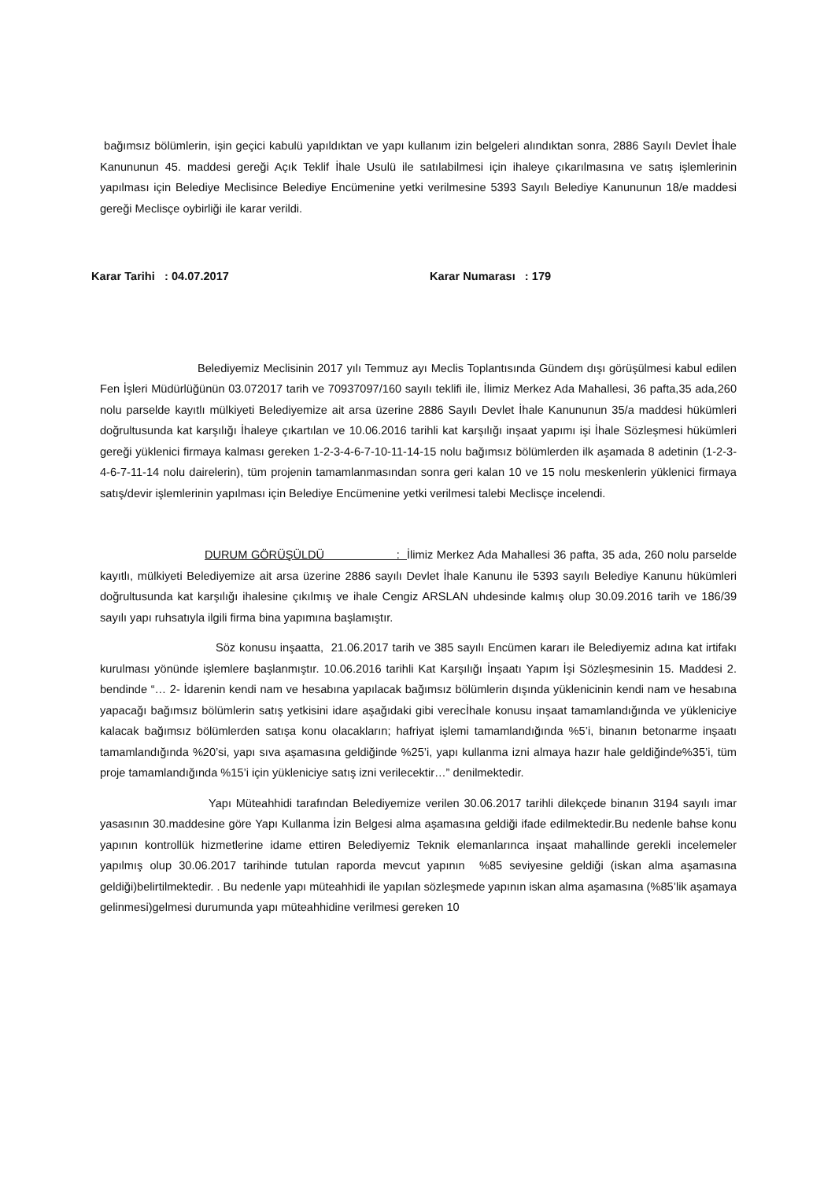bağımsız bölümlerin, işin geçici kabulü yapıldıktan ve yapı kullanım izin belgeleri alındıktan sonra, 2886 Sayılı Devlet İhale Kanununun 45. maddesi gereği Açık Teklif İhale Usulü ile satılabilmesi için ihaleye çıkarılmasına ve satış işlemlerinin yapılması için Belediye Meclisince Belediye Encümenine yetki verilmesine 5393 Sayılı Belediye Kanununun 18/e maddesi gereği Meclisçe oybirliği ile karar verildi.
Karar Tarihi : 04.07.2017 Karar Numarası : 179
Belediyemiz Meclisinin 2017 yılı Temmuz ayı Meclis Toplantısında Gündem dışı görüşülmesi kabul edilen Fen İşleri Müdürlüğünün 03.072017 tarih ve 70937097/160 sayılı teklifi ile, İlimiz Merkez Ada Mahallesi, 36 pafta,35 ada,260 nolu parselde kayıtlı mülkiyeti Belediyemize ait arsa üzerine 2886 Sayılı Devlet İhale Kanununun 35/a maddesi hükümleri doğrultusunda kat karşılığı İhaleye çıkartılan ve 10.06.2016 tarihli kat karşılığı inşaat yapımı işi İhale Sözleşmesi hükümleri gereği yüklenici firmaya kalması gereken 1-2-3-4-6-7-10-11-14-15 nolu bağımsız bölümlerden ilk aşamada 8 adetinin (1-2-3-4-6-7-11-14 nolu dairelerin), tüm projenin tamamlanmasından sonra geri kalan 10 ve 15 nolu meskenlerin yüklenici firmaya satış/devir işlemlerinin yapılması için Belediye Encümenine yetki verilmesi talebi Meclisçe incelendi.
DURUM GÖRÜŞÜLDÜ : İlimiz Merkez Ada Mahallesi 36 pafta, 35 ada, 260 nolu parselde kayıtlı, mülkiyeti Belediyemize ait arsa üzerine 2886 sayılı Devlet İhale Kanunu ile 5393 sayılı Belediye Kanunu hükümleri doğrultusunda kat karşılığı ihalesine çıkılmış ve ihale Cengiz ARSLAN uhdesinde kalmış olup 30.09.2016 tarih ve 186/39 sayılı yapı ruhsatıyla ilgili firma bina yapımına başlamıştır.
Söz konusu inşaatta, 21.06.2017 tarih ve 385 sayılı Encümen kararı ile Belediyemiz adına kat irtifakı kurulması yönünde işlemlere başlanmıştır. 10.06.2016 tarihli Kat Karşılığı İnşaatı Yapım İşi Sözleşmesinin 15. Maddesi 2. bendinde “… 2- İdarenin kendi nam ve hesabına yapılacak bağımsız bölümlerin dışında yüklenicinin kendi nam ve hesabına yapacağı bağımsız bölümlerin satış yetkisini idare aşağıdaki gibi verecİhale konusu inşaat tamamlandığında ve yükleniciye kalacak bağımsız bölümlerden satışa konu olacakların; hafriyat işlemi tamamlandığında %5’i, binanın betonarme inşaatı tamamlandığında %20’si, yapı sıva aşamasına geldiğinde %25’i, yapı kullanma izni almaya hazır hale geldiğinde%35’i, tüm proje tamamlandığında %15’i için yükleniciye satış izni verilecektir…” denilmektedir.
Yapı Müteahhidi tarafından Belediyemize verilen 30.06.2017 tarihli dilekçede binanın 3194 sayılı imar yasasının 30.maddesine göre Yapı Kullanma İzin Belgesi alma aşamasına geldiği ifade edilmektedir.Bu nedenle bahse konu yapının kontrollük hizmetlerine idame ettiren Belediyemiz Teknik elemanlarınca inşaat mahallinde gerekli incelemeler yapılmış olup 30.06.2017 tarihinde tutulan raporda mevcut yapının %85 seviyesine geldiği (iskan alma aşamasına geldiği)belirtilmektedir. . Bu nedenle yapı müteahhidi ile yapılan sözleşmede yapının iskan alma aşamasına (%85’lik aşamaya gelinmesi)gelmesi durumunda yapı müteahhidine verilmesi gereken 10